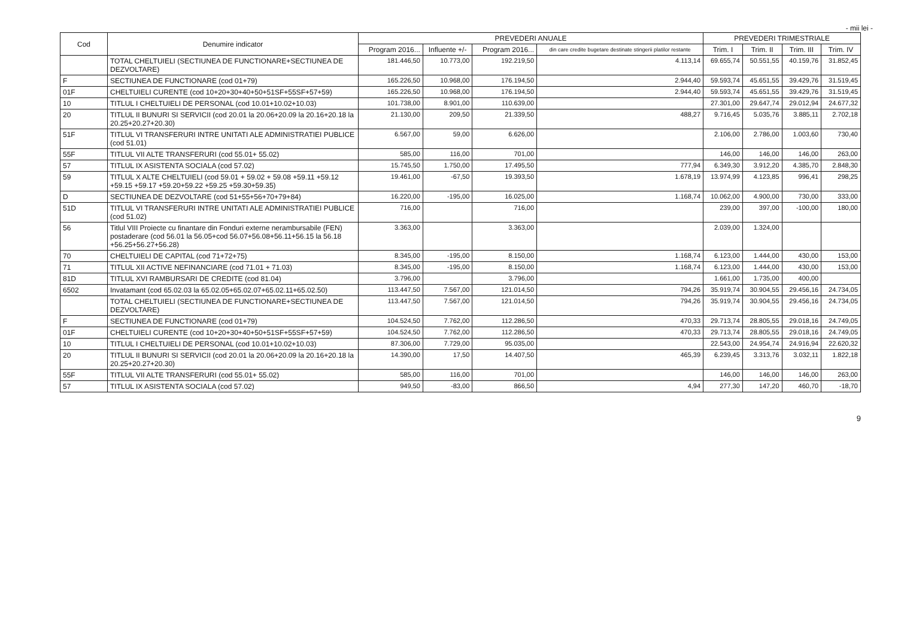- mii lei -
| Cod | Denumire indicator | PREVEDERI ANUALE | | | | PREVEDERI TRIMESTRIALE | | | |
| --- | --- | --- | --- | --- | --- | --- | --- | --- | --- |
| | | Program 2016... | Influente +/- | Program 2016... | din care credite bugetare destinate stingerii platilor restante | Trim. I | Trim. II | Trim. III | Trim. IV |
| | TOTAL CHELTUIELI (SECTIUNEA DE FUNCTIONARE+SECTIUNEA DE DEZVOLTARE) | 181.446,50 | 10.773,00 | 192.219,50 | 4.113,14 | 69.655,74 | 50.551,55 | 40.159,76 | 31.852,45 |
| F | SECTIUNEA DE FUNCTIONARE (cod 01+79) | 165.226,50 | 10.968,00 | 176.194,50 | 2.944,40 | 59.593,74 | 45.651,55 | 39.429,76 | 31.519,45 |
| 01F | CHELTUIELI CURENTE (cod 10+20+30+40+50+51SF+55SF+57+59) | 165.226,50 | 10.968,00 | 176.194,50 | 2.944,40 | 59.593,74 | 45.651,55 | 39.429,76 | 31.519,45 |
| 10 | TITLUL I CHELTUIELI DE PERSONAL (cod 10.01+10.02+10.03) | 101.738,00 | 8.901,00 | 110.639,00 | | 27.301,00 | 29.647,74 | 29.012,94 | 24.677,32 |
| 20 | TITLUL II BUNURI SI SERVICII (cod 20.01 la 20.06+20.09 la 20.16+20.18 la 20.25+20.27+20.30) | 21.130,00 | 209,50 | 21.339,50 | 488,27 | 9.716,45 | 5.035,76 | 3.885,11 | 2.702,18 |
| 51F | TITLUL VI TRANSFERURI INTRE UNITATI ALE ADMINISTRATIEI PUBLICE (cod 51.01) | 6.567,00 | 59,00 | 6.626,00 | | 2.106,00 | 2.786,00 | 1.003,60 | 730,40 |
| 55F | TITLUL VII ALTE TRANSFERURI (cod 55.01+ 55.02) | 585,00 | 116,00 | 701,00 | | 146,00 | 146,00 | 146,00 | 263,00 |
| 57 | TITLUL IX ASISTENTA SOCIALA (cod 57.02) | 15.745,50 | 1.750,00 | 17.495,50 | 777,94 | 6.349,30 | 3.912,20 | 4.385,70 | 2.848,30 |
| 59 | TITLUL X ALTE CHELTUIELI (cod 59.01 + 59.02 + 59.08 +59.11 +59.12 +59.15 +59.17 +59.20+59.22 +59.25 +59.30+59.35) | 19.461,00 | -67,50 | 19.393,50 | 1.678,19 | 13.974,99 | 4.123,85 | 996,41 | 298,25 |
| D | SECTIUNEA DE DEZVOLTARE (cod 51+55+56+70+79+84) | 16.220,00 | -195,00 | 16.025,00 | 1.168,74 | 10.062,00 | 4.900,00 | 730,00 | 333,00 |
| 51D | TITLUL VI TRANSFERURI INTRE UNITATI ALE ADMINISTRATIEI PUBLICE (cod 51.02) | 716,00 | | 716,00 | | 239,00 | 397,00 | -100,00 | 180,00 |
| 56 | Titlul VIII Proiecte cu finantare din Fonduri externe nerambursabile (FEN) postaderare (cod 56.01 la 56.05+cod 56.07+56.08+56.11+56.15 la 56.18 +56.25+56.27+56.28) | 3.363,00 | | 3.363,00 | | 2.039,00 | 1.324,00 | | |
| 70 | CHELTUIELI DE CAPITAL (cod 71+72+75) | 8.345,00 | -195,00 | 8.150,00 | 1.168,74 | 6.123,00 | 1.444,00 | 430,00 | 153,00 |
| 71 | TITLUL XII ACTIVE NEFINANCIARE (cod 71.01 + 71.03) | 8.345,00 | -195,00 | 8.150,00 | 1.168,74 | 6.123,00 | 1.444,00 | 430,00 | 153,00 |
| 81D | TITLUL XVI RAMBURSARI DE CREDITE (cod 81.04) | 3.796,00 | | 3.796,00 | | 1.661,00 | 1.735,00 | 400,00 | |
| 6502 | Invatamant (cod 65.02.03 la 65.02.05+65.02.07+65.02.11+65.02.50) | 113.447,50 | 7.567,00 | 121.014,50 | 794,26 | 35.919,74 | 30.904,55 | 29.456,16 | 24.734,05 |
| | TOTAL CHELTUIELI (SECTIUNEA DE FUNCTIONARE+SECTIUNEA DE DEZVOLTARE) | 113.447,50 | 7.567,00 | 121.014,50 | 794,26 | 35.919,74 | 30.904,55 | 29.456,16 | 24.734,05 |
| F | SECTIUNEA DE FUNCTIONARE (cod 01+79) | 104.524,50 | 7.762,00 | 112.286,50 | 470,33 | 29.713,74 | 28.805,55 | 29.018,16 | 24.749,05 |
| 01F | CHELTUIELI CURENTE (cod 10+20+30+40+50+51SF+55SF+57+59) | 104.524,50 | 7.762,00 | 112.286,50 | 470,33 | 29.713,74 | 28.805,55 | 29.018,16 | 24.749,05 |
| 10 | TITLUL I CHELTUIELI DE PERSONAL (cod 10.01+10.02+10.03) | 87.306,00 | 7.729,00 | 95.035,00 | | 22.543,00 | 24.954,74 | 24.916,94 | 22.620,32 |
| 20 | TITLUL II BUNURI SI SERVICII (cod 20.01 la 20.06+20.09 la 20.16+20.18 la 20.25+20.27+20.30) | 14.390,00 | 17,50 | 14.407,50 | 465,39 | 6.239,45 | 3.313,76 | 3.032,11 | 1.822,18 |
| 55F | TITLUL VII ALTE TRANSFERURI (cod 55.01+ 55.02) | 585,00 | 116,00 | 701,00 | | 146,00 | 146,00 | 146,00 | 263,00 |
| 57 | TITLUL IX ASISTENTA SOCIALA (cod 57.02) | 949,50 | -83,00 | 866,50 | 4,94 | 277,30 | 147,20 | 460,70 | -18,70 |
9